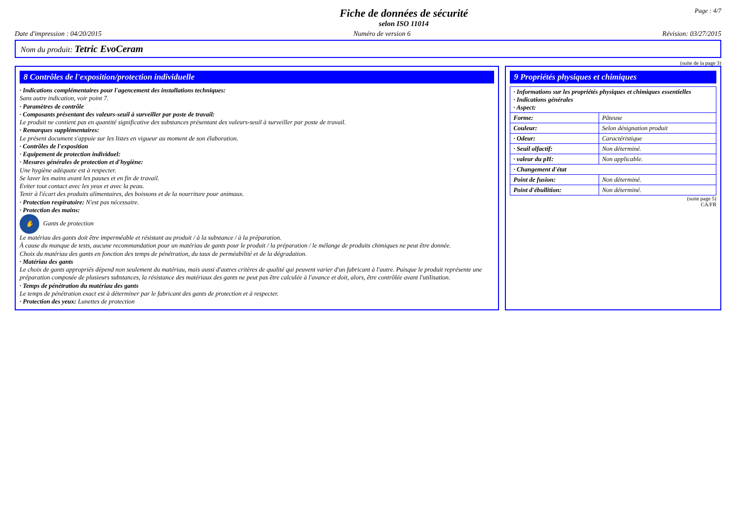Fiche de données de sécurité
selon ISO 11014
Page : 4/7
Date d'impression : 04/20/2015 Numéro de version 6 Révision: 03/27/2015
Nom du produit: Tetric EvoCeram
(suite de la page 3)
8 Contrôles de l'exposition/protection individuelle
· Indications complémentaires pour l'agencement des installations techniques:
Sans autre indication, voir point 7.
· Paramètres de contrôle
· Composants présentant des valeurs-seuil à surveiller par poste de travail:
Le produit ne contient pas en quantité significative des substances présentant des valeurs-seuil à surveiller par poste de travail.
· Remarques supplémentaires:
Le présent document s'appuie sur les listes en vigueur au moment de son élaboration.
· Contrôles de l'exposition
· Equipement de protection individuel:
· Mesures générales de protection et d'hygiène:
Une hygiène adéquate est à respecter.
Se laver les mains avant les pauses et en fin de travail.
Eviter tout contact avec les yeux et avec la peau.
Tenir à l'écart des produits alimentaires, des boissons et de la nourriture pour animaux.
· Protection respiratoire: N'est pas nécessaire.
· Protection des mains:
✋ Gants de protection
Le matériau des gants doit être imperméable et résistant au produit / à la substance / à la préparation.
À cause du manque de tests, aucune recommandation pour un matériau de gants pour le produit / la préparation / le mélange de produits chimiques ne peut être donnée.
Choix du matériau des gants en fonction des temps de pénétration, du taux de perméabilité et de la dégradation.
· Matériau des gants
Le choix de gants appropriés dépend non seulement du matériau, mais aussi d'autres critères de qualité qui peuvent varier d'un fabricant à l'autre. Puisque le produit représente une préparation composée de plusieurs substances, la résistance des matériaux des gants ne peut pas être calculée à l'avance et doit, alors, être contrôlée avant l'utilisation.
· Temps de pénétration du matériau des gants
Le temps de pénétration exact est à déterminer par le fabricant des gants de protection et à respecter.
· Protection des yeux: Lunettes de protection
9 Propriétés physiques et chimiques
| · Informations sur les propriétés physiques et chimiques essentielles · Indications générales · Aspect: | |
| Forme: | Pâteuse |
| Couleur: | Selon désignation produit |
| · Odeur: | Caractéristique |
| · Seuil olfactif: | Non déterminé. |
| · valeur du pH: | Non applicable. |
| · Changement d'état | |
| Point de fusion: | Non déterminé. |
| Point d'ébullition: | Non déterminé. |
(suite page 5)
CA/FR